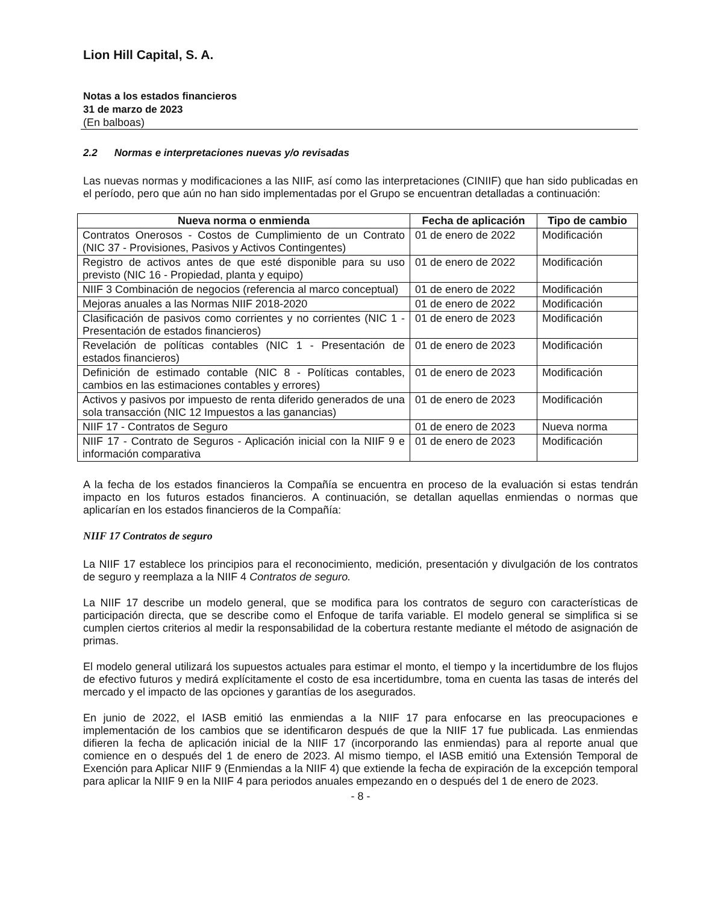Lion Hill Capital, S. A.
Notas a los estados financieros
31 de marzo de 2023
(En balboas)
2.2 Normas e interpretaciones nuevas y/o revisadas
Las nuevas normas y modificaciones a las NIIF, así como las interpretaciones (CINIIF) que han sido publicadas en el período, pero que aún no han sido implementadas por el Grupo se encuentran detalladas a continuación:
| Nueva norma o enmienda | Fecha de aplicación | Tipo de cambio |
| --- | --- | --- |
| Contratos Onerosos - Costos de Cumplimiento de un Contrato (NIC 37 - Provisiones, Pasivos y Activos Contingentes) | 01 de enero de 2022 | Modificación |
| Registro de activos antes de que esté disponible para su uso previsto (NIC 16 - Propiedad, planta y equipo) | 01 de enero de 2022 | Modificación |
| NIIF 3 Combinación de negocios (referencia al marco conceptual) | 01 de enero de 2022 | Modificación |
| Mejoras anuales a las Normas NIIF 2018-2020 | 01 de enero de 2022 | Modificación |
| Clasificación de pasivos como corrientes y no corrientes (NIC 1 - Presentación de estados financieros) | 01 de enero de 2023 | Modificación |
| Revelación de políticas contables (NIC 1 - Presentación de estados financieros) | 01 de enero de 2023 | Modificación |
| Definición de estimado contable (NIC 8 - Políticas contables, cambios en las estimaciones contables y errores) | 01 de enero de 2023 | Modificación |
| Activos y pasivos por impuesto de renta diferido generados de una sola transacción (NIC 12 Impuestos a las ganancias) | 01 de enero de 2023 | Modificación |
| NIIF 17 - Contratos de Seguro | 01 de enero de 2023 | Nueva norma |
| NIIF 17 - Contrato de Seguros - Aplicación inicial con la NIIF 9 e información comparativa | 01 de enero de 2023 | Modificación |
A la fecha de los estados financieros la Compañía se encuentra en proceso de la evaluación si estas tendrán impacto en los futuros estados financieros. A continuación, se detallan aquellas enmiendas o normas que aplicarían en los estados financieros de la Compañía:
NIIF 17 Contratos de seguro
La NIIF 17 establece los principios para el reconocimiento, medición, presentación y divulgación de los contratos de seguro y reemplaza a la NIIF 4 Contratos de seguro.
La NIIF 17 describe un modelo general, que se modifica para los contratos de seguro con características de participación directa, que se describe como el Enfoque de tarifa variable. El modelo general se simplifica si se cumplen ciertos criterios al medir la responsabilidad de la cobertura restante mediante el método de asignación de primas.
El modelo general utilizará los supuestos actuales para estimar el monto, el tiempo y la incertidumbre de los flujos de efectivo futuros y medirá explícitamente el costo de esa incertidumbre, toma en cuenta las tasas de interés del mercado y el impacto de las opciones y garantías de los asegurados.
En junio de 2022, el IASB emitió las enmiendas a la NIIF 17 para enfocarse en las preocupaciones e implementación de los cambios que se identificaron después de que la NIIF 17 fue publicada. Las enmiendas difieren la fecha de aplicación inicial de la NIIF 17 (incorporando las enmiendas) para al reporte anual que comience en o después del 1 de enero de 2023. Al mismo tiempo, el IASB emitió una Extensión Temporal de Exención para Aplicar NIIF 9 (Enmiendas a la NIIF 4) que extiende la fecha de expiración de la excepción temporal para aplicar la NIIF 9 en la NIIF 4 para periodos anuales empezando en o después del 1 de enero de 2023.
- 8 -